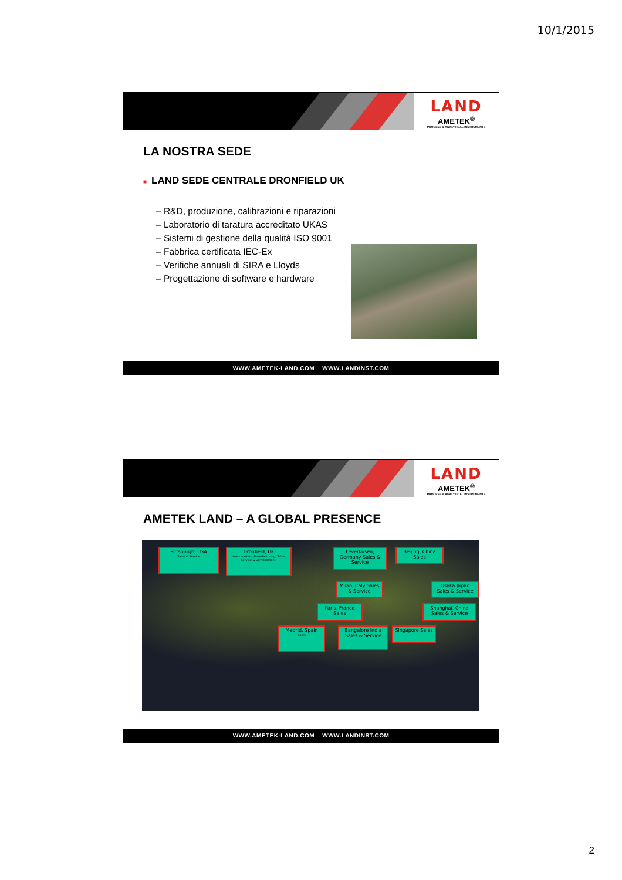10/1/2015
LAND
AMETEK<sup>®</sup>
PROCESS & ANALYTICAL INSTRUMENTS
LA NOSTRA SEDE
■ LAND SEDE CENTRALE DRONFIELD UK
– R&D, produzione, calibrazioni e riparazioni
– Laboratorio di taratura accreditato UKAS
– Sistemi di gestione della qualità ISO 9001
– Fabbrica certificata IEC-Ex
– Verifiche annuali di SIRA e Lloyds
– Progettazione di software e hardware
WWW.AMETEK-LAND.COM WWW.LANDINST.COM
LAND
AMETEK<sup>®</sup>
PROCESS & ANALYTICAL INSTRUMENTS
AMETEK LAND – A GLOBAL PRESENCE
Pittsburgh, USA
Sales & Service
Dronfield, UK
Headquarters (Manufacturing, Sales, Service & Development)
Leverkusen, Germany Sales & Service
Beijing, China Sales
Milan, Italy Sales & Service
Osaka Japan Sales & Service
Paris, France Sales
Shanghai, China Sales & Service
Madrid, Spain
Sales
Bangalore India Sales & Service
Singapore Sales
WWW.AMETEK-LAND.COM WWW.LANDINST.COM
2